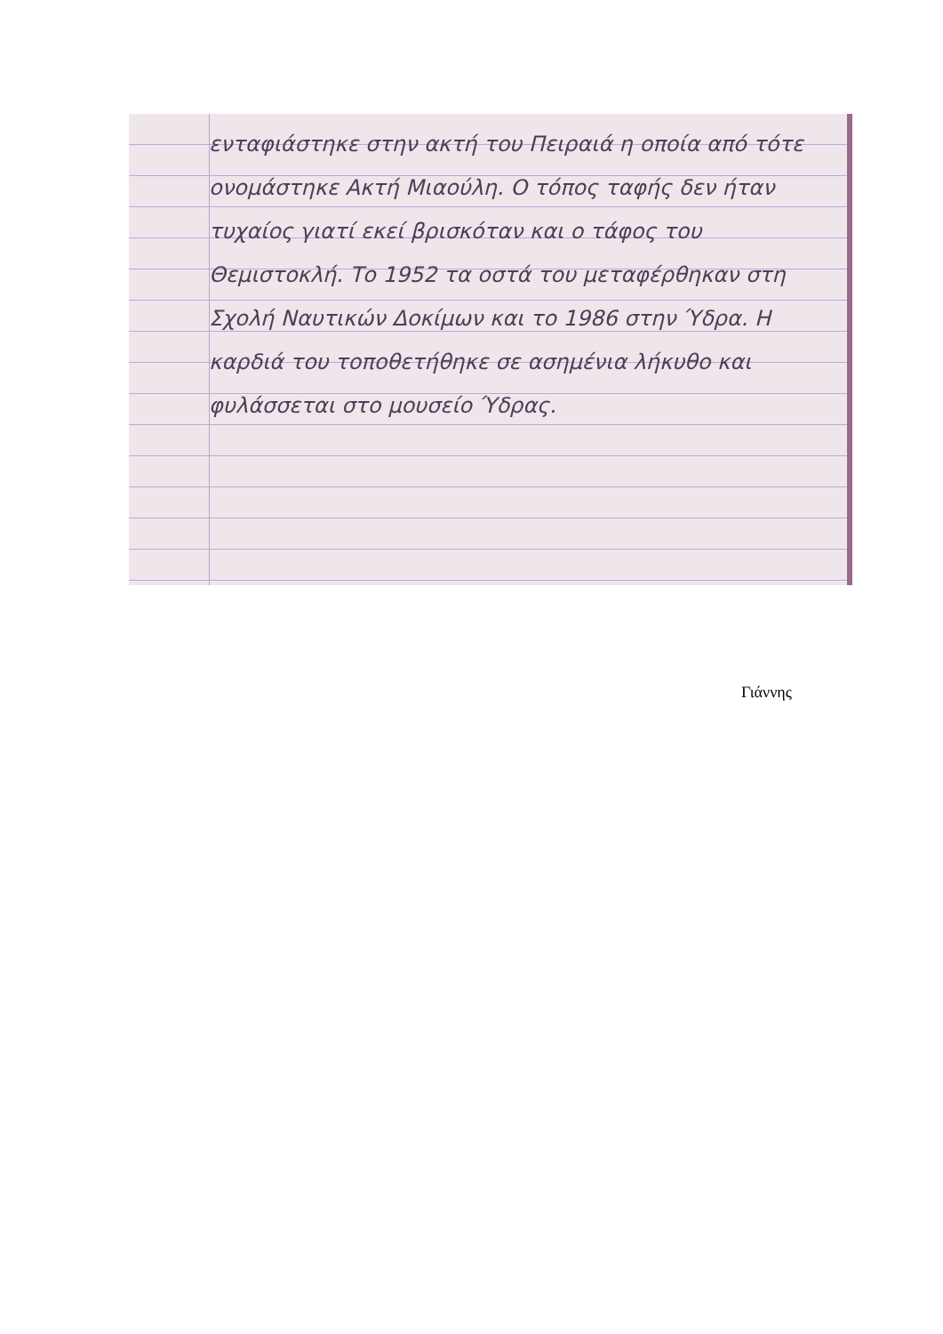ενταφιάστηκε στην ακτή του Πειραιά η οποία από τότε ονομάστηκε Ακτή Μιαούλη. Ο τόπος ταφής δεν ήταν τυχαίος γιατί εκεί βρισκόταν και ο τάφος του Θεμιστοκλή. Το 1952 τα οστά του μεταφέρθηκαν στη Σχολή Ναυτικών Δοκίμων και το 1986 στην Ύδρα. Η καρδιά του τοποθετήθηκε σε ασημένια λήκυθο και φυλάσσεται στο μουσείο Ύδρας.
Γιάννης